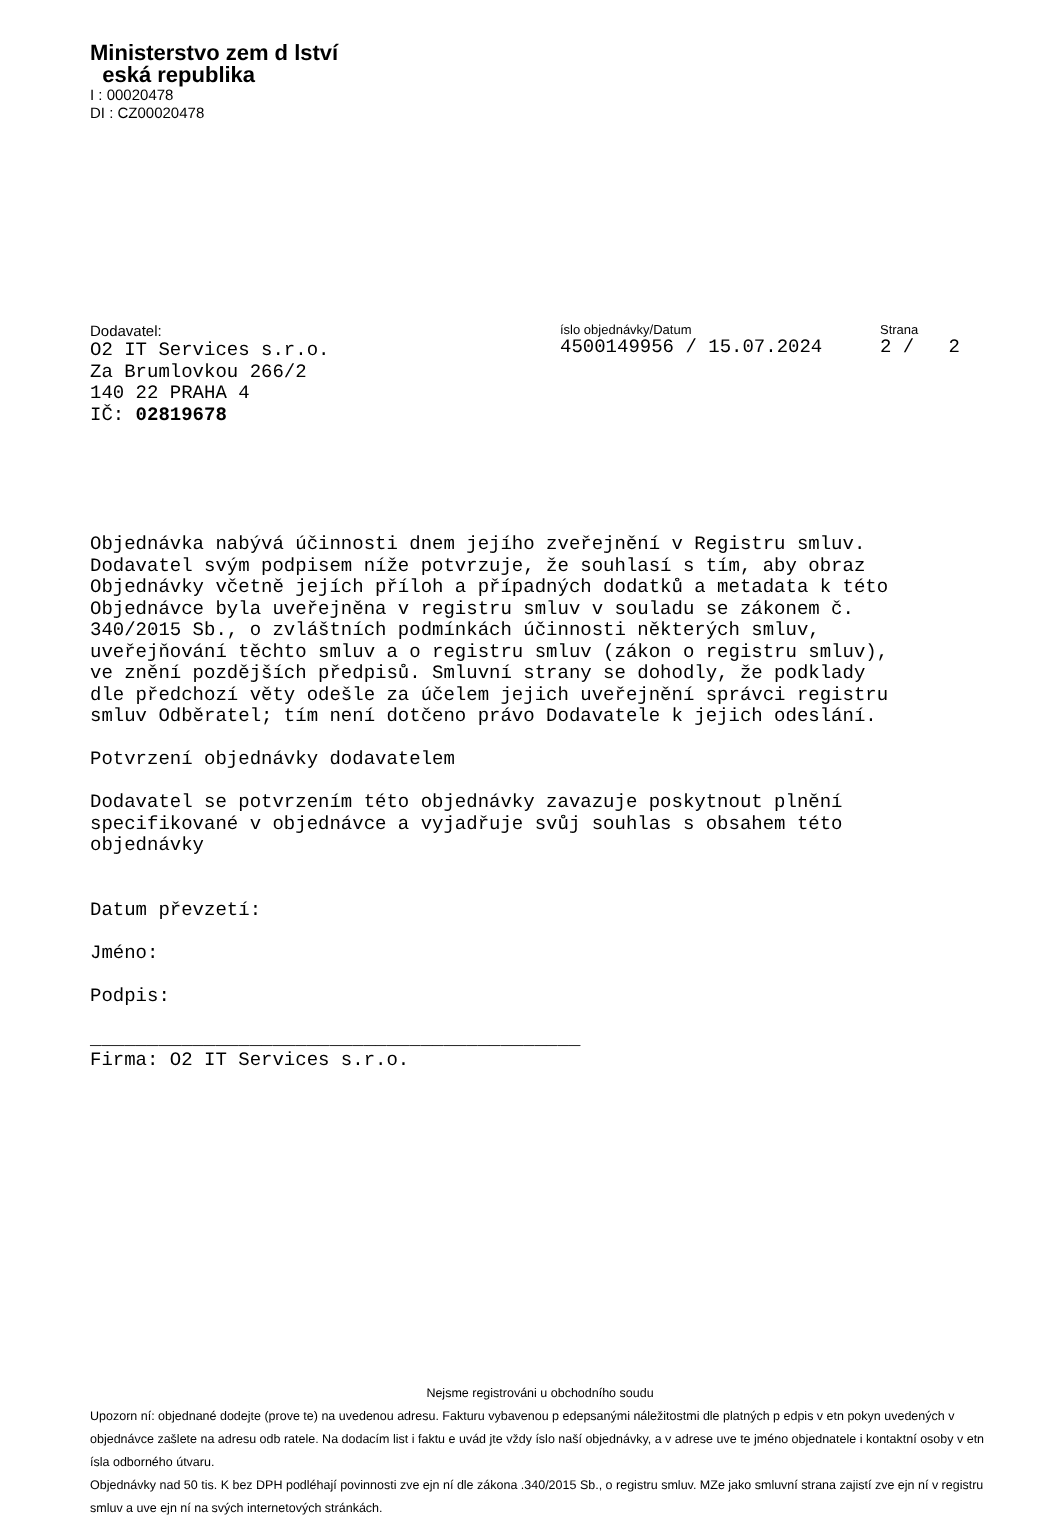Ministerstvo zem d lství
eská republika
I : 00020478
DI : CZ00020478
Dodavatel:
O2 IT Services s.r.o. Za Brumlovkou 266/2 140 22 PRAHA 4 IČ: 02819678
íslo objednávky/Datum
4500149956 / 15.07.2024
Strana
2 / 2
Objednávka nabývá účinnosti dnem jejího zveřejnění v Registru smluv. Dodavatel svým podpisem níže potvrzuje, že souhlasí s tím, aby obraz Objednávky včetně jejích příloh a případných dodatků a metadata k této Objednávce byla uveřejněna v registru smluv v souladu se zákonem č. 340/2015 Sb., o zvláštních podmínkách účinnosti některých smluv, uveřejňování těchto smluv a o registru smluv (zákon o registru smluv), ve znění pozdějších předpisů. Smluvní strany se dohodly, že podklady dle předchozí věty odešle za účelem jejich uveřejnění správci registru smluv Odběratel; tím není dotčeno právo Dodavatele k jejich odeslání. Potvrzení objednávky dodavatelem Dodavatel se potvrzením této objednávky zavazuje poskytnout plnění specifikované v objednávce a vyjadřuje svůj souhlas s obsahem této objednávky Datum převzetí: Jméno: Podpis: ___________________________________________ Firma: O2 IT Services s.r.o.
Nejsme registrováni u obchodního soudu
Upozorn ní: objednané dodejte (prove te) na uvedenou adresu. Fakturu vybavenou p edepsanými náležitostmi dle platných p edpis v etn pokyn uvedených v objednávce zašlete na adresu odb ratele. Na dodacím list i faktu e uvád jte vždy íslo naší objednávky, a v adrese uve te jméno objednatele i kontaktní osoby v etn ísla odborného útvaru.
Objednávky nad 50 tis. K bez DPH podléhají povinnosti zve ejn ní dle zákona .340/2015 Sb., o registru smluv. MZe jako smluvní strana zajistí zve ejn ní v registru smluv a uve ejn ní na svých internetových stránkách.